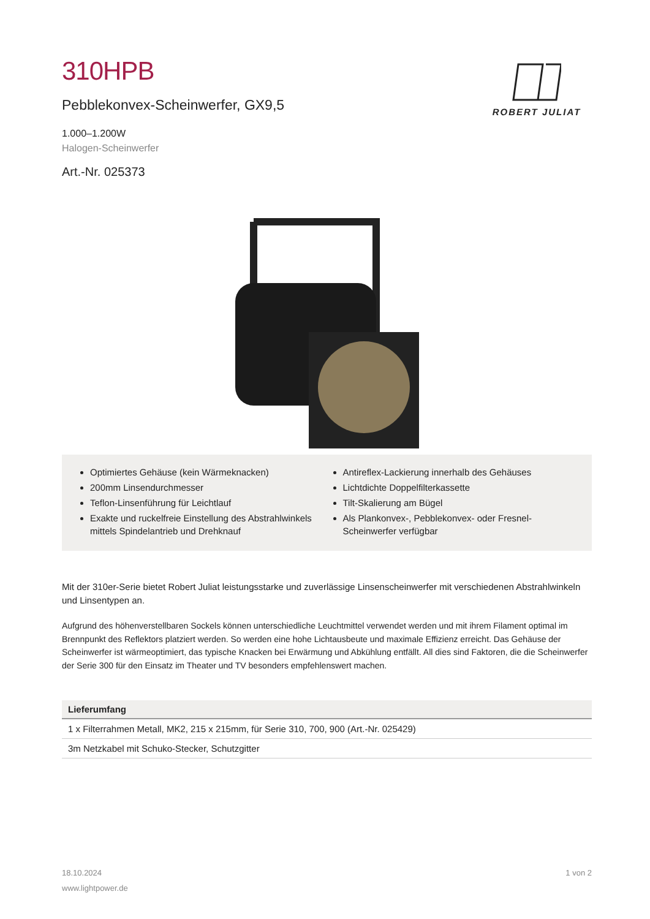ROBERT JULIAT
310HPB
Pebblekonvex-Scheinwerfer, GX9,5
1.000–1.200W
Halogen-Scheinwerfer
Art.-Nr. 025373
Optimiertes Gehäuse (kein Wärmeknacken)
200mm Linsendurchmesser
Teflon-Linsenführung für Leichtlauf
Exakte und ruckelfreie Einstellung des Abstrahlwinkels mittels Spindelantrieb und Drehknauf
Antireflex-Lackierung innerhalb des Gehäuses
Lichtdichte Doppelfilterkassette
Tilt-Skalierung am Bügel
Als Plankonvex-, Pebblekonvex- oder Fresnel-Scheinwerfer verfügbar
Mit der 310er-Serie bietet Robert Juliat leistungsstarke und zuverlässige Linsenscheinwerfer mit verschiedenen Abstrahlwinkeln und Linsentypen an.
Aufgrund des höhenverstellbaren Sockels können unterschiedliche Leuchtmittel verwendet werden und mit ihrem Filament optimal im Brennpunkt des Reflektors platziert werden. So werden eine hohe Lichtausbeute und maximale Effizienz erreicht. Das Gehäuse der Scheinwerfer ist wärmeoptimiert, das typische Knacken bei Erwärmung und Abkühlung entfällt. All dies sind Faktoren, die die Scheinwerfer der Serie 300 für den Einsatz im Theater und TV besonders empfehlenswert machen.
| Lieferumfang |
| --- |
| 1 x Filterrahmen Metall, MK2, 215 x 215mm, für Serie 310, 700, 900 (Art.-Nr. 025429) |
| 3m Netzkabel mit Schuko-Stecker, Schutzgitter |
18.10.2024
www.lightpower.de
1 von 2